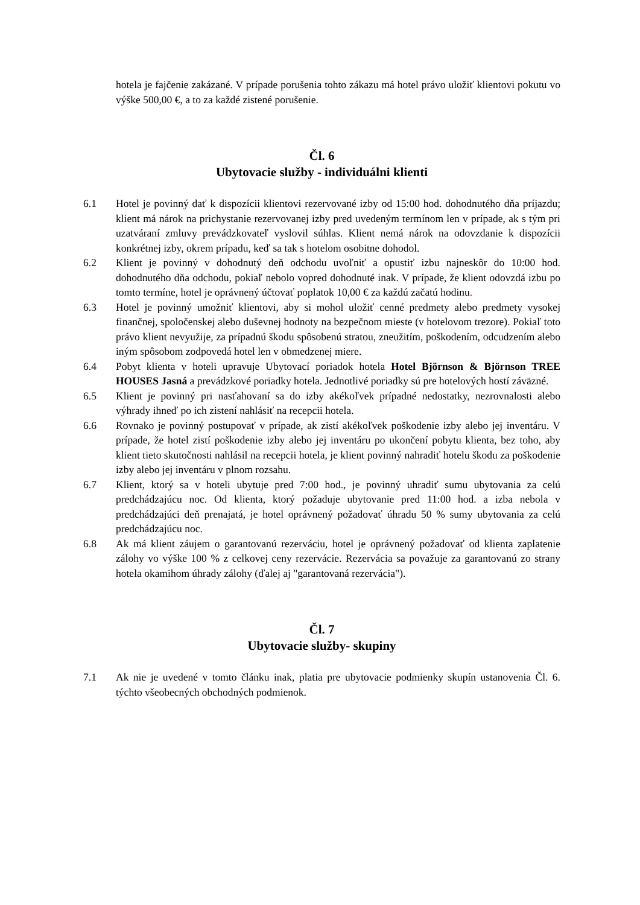hotela je fajčenie zakázané. V prípade porušenia tohto zákazu má hotel právo uložiť klientovi pokutu vo výške 500,00 €, a to za každé zistené porušenie.
Čl. 6
Ubytovacie služby - individuálni klienti
6.1 Hotel je povinný dať k dispozícii klientovi rezervované izby od 15:00 hod. dohodnutého dňa príjazdu; klient má nárok na prichystanie rezervovanej izby pred uvedeným termínom len v prípade, ak s tým pri uzatváraní zmluvy prevádzkovateľ vyslovil súhlas. Klient nemá nárok na odovzdanie k dispozícii konkrétnej izby, okrem prípadu, keď sa tak s hotelom osobitne dohodol.
6.2 Klient je povinný v dohodnutý deň odchodu uvoľniť a opustiť izbu najneskôr do 10:00 hod. dohodnutého dňa odchodu, pokiaľ nebolo vopred dohodnuté inak. V prípade, že klient odovzdá izbu po tomto termíne, hotel je oprávnený účtovať poplatok 10,00 € za každú začatú hodinu.
6.3 Hotel je povinný umožniť klientovi, aby si mohol uložiť cenné predmety alebo predmety vysokej finančnej, spoločenskej alebo duševnej hodnoty na bezpečnom mieste (v hotelovom trezore). Pokiaľ toto právo klient nevyužije, za prípadnú škodu spôsobenú stratou, zneužitím, poškodením, odcudzením alebo iným spôsobom zodpovedá hotel len v obmedzenej miere.
6.4 Pobyt klienta v hoteli upravuje Ubytovací poriadok hotela Hotel Björnson & Björnson TREE HOUSES Jasná a prevádzkové poriadky hotela. Jednotlivé poriadky sú pre hotelových hostí záväzné.
6.5 Klient je povinný pri nasťahovaní sa do izby akékoľvek prípadné nedostatky, nezrovnalosti alebo výhrady ihneď po ich zistení nahlásiť na recepcii hotela.
6.6 Rovnako je povinný postupovať v prípade, ak zistí akékoľvek poškodenie izby alebo jej inventáru. V prípade, že hotel zistí poškodenie izby alebo jej inventáru po ukončení pobytu klienta, bez toho, aby klient tieto skutočnosti nahlásil na recepcii hotela, je klient povinný nahradiť hotelu škodu za poškodenie izby alebo jej inventáru v plnom rozsahu.
6.7 Klient, ktorý sa v hoteli ubytuje pred 7:00 hod., je povinný uhradiť sumu ubytovania za celú predchádzajúcu noc. Od klienta, ktorý požaduje ubytovanie pred 11:00 hod. a izba nebola v predchádzajúci deň prenajatá, je hotel oprávnený požadovať úhradu 50 % sumy ubytovania za celú predchádzajúcu noc.
6.8 Ak má klient záujem o garantovanú rezerváciu, hotel je oprávnený požadovať od klienta zaplatenie zálohy vo výške 100 % z celkovej ceny rezervácie. Rezervácia sa považuje za garantovanú zo strany hotela okamihom úhrady zálohy (ďalej aj "garantovaná rezervácia").
Čl. 7
Ubytovacie služby- skupiny
7.1 Ak nie je uvedené v tomto článku inak, platia pre ubytovacie podmienky skupín ustanovenia Čl. 6. týchto všeobecných obchodných podmienok.